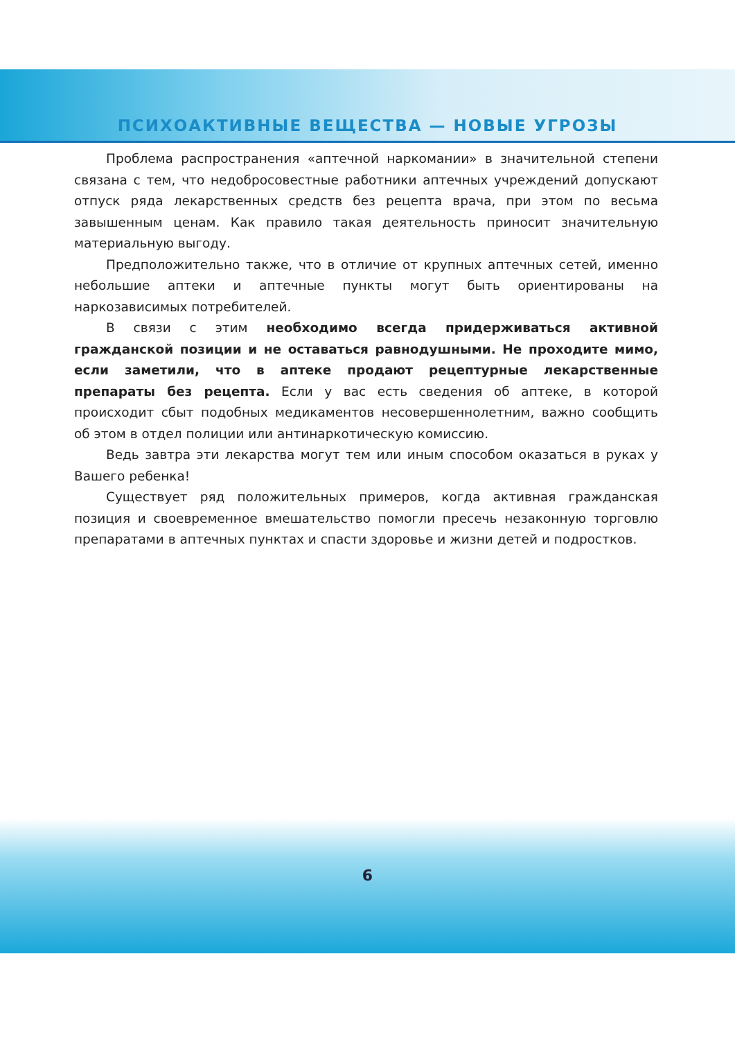ПСИХОАКТИВНЫЕ ВЕЩЕСТВА — НОВЫЕ УГРОЗЫ
Проблема распространения «аптечной наркомании» в значительной степени связана с тем, что недобросовестные работники аптечных учреждений допускают отпуск ряда лекарственных средств без рецепта врача, при этом по весьма завышенным ценам. Как правило такая деятельность приносит значительную материальную выгоду.
Предположительно также, что в отличие от крупных аптечных сетей, именно небольшие аптеки и аптечные пункты могут быть ориентированы на наркозависимых потребителей.
В связи с этим необходимо всегда придерживаться активной гражданской позиции и не оставаться равнодушными. Не проходите мимо, если заметили, что в аптеке продают рецептурные лекарственные препараты без рецепта. Если у вас есть сведения об аптеке, в которой происходит сбыт подобных медикаментов несовершеннолетним, важно сообщить об этом в отдел полиции или антинаркотическую комиссию.
Ведь завтра эти лекарства могут тем или иным способом оказаться в руках у Вашего ребенка!
Существует ряд положительных примеров, когда активная гражданская позиция и своевременное вмешательство помогли пресечь незаконную торговлю препаратами в аптечных пунктах и спасти здоровье и жизни детей и подростков.
6